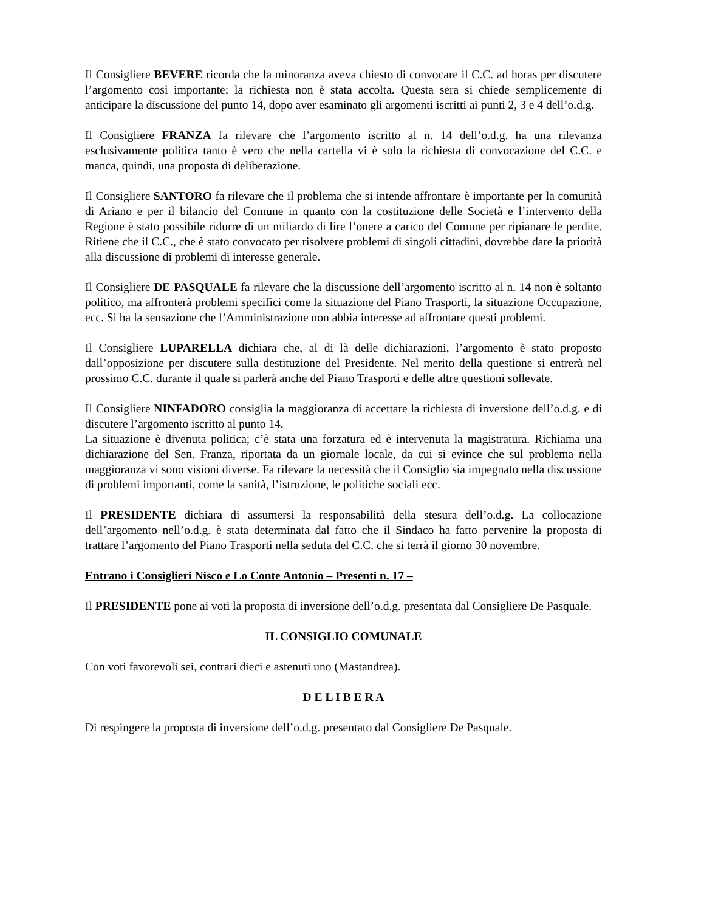Il Consigliere BEVERE ricorda che la minoranza aveva chiesto di convocare il C.C. ad horas per discutere l’argomento così importante; la richiesta non è stata accolta. Questa sera si chiede semplicemente di anticipare la discussione del punto 14, dopo aver esaminato gli argomenti iscritti ai punti 2, 3 e 4 dell’o.d.g.
Il Consigliere FRANZA fa rilevare che l’argomento iscritto al n. 14 dell’o.d.g. ha una rilevanza esclusivamente politica tanto è vero che nella cartella vi è solo la richiesta di convocazione del C.C. e manca, quindi, una proposta di deliberazione.
Il Consigliere SANTORO fa rilevare che il problema che si intende affrontare è importante per la comunità di Ariano e per il bilancio del Comune in quanto con la costituzione delle Società e l’intervento della Regione è stato possibile ridurre di un miliardo di lire l’onere a carico del Comune per ripianare le perdite. Ritiene che il C.C., che è stato convocato per risolvere problemi di singoli cittadini, dovrebbe dare la priorità alla discussione di problemi di interesse generale.
Il Consigliere DE PASQUALE fa rilevare che la discussione dell’argomento iscritto al n. 14 non è soltanto politico, ma affronterà problemi specifici come la situazione del Piano Trasporti, la situazione Occupazione, ecc. Si ha la sensazione che l’Amministrazione non abbia interesse ad affrontare questi problemi.
Il Consigliere LUPARELLA dichiara che, al di là delle dichiarazioni, l’argomento è stato proposto dall’opposizione per discutere sulla destituzione del Presidente. Nel merito della questione si entrerà nel prossimo C.C. durante il quale si parlerà anche del Piano Trasporti e delle altre questioni sollevate.
Il Consigliere NINFADORO consiglia la maggioranza di accettare la richiesta di inversione dell’o.d.g. e di discutere l’argomento iscritto al punto 14.
La situazione è divenuta politica; c’è stata una forzatura ed è intervenuta la magistratura. Richiama una dichiarazione del Sen. Franza, riportata da un giornale locale, da cui si evince che sul problema nella maggioranza vi sono visioni diverse. Fa rilevare la necessità che il Consiglio sia impegnato nella discussione di problemi importanti, come la sanità, l’istruzione, le politiche sociali ecc.
Il PRESIDENTE dichiara di assumersi la responsabilità della stesura dell’o.d.g. La collocazione dell’argomento nell’o.d.g. è stata determinata dal fatto che il Sindaco ha fatto pervenire la proposta di trattare l’argomento del Piano Trasporti nella seduta del C.C. che si terrà il giorno 30 novembre.
Entrano i Consiglieri Nisco e Lo Conte Antonio – Presenti n. 17 –
Il PRESIDENTE pone ai voti la proposta di inversione dell’o.d.g. presentata dal Consigliere De Pasquale.
IL CONSIGLIO COMUNALE
Con voti favorevoli sei, contrari dieci e astenuti uno (Mastandrea).
D E L I B E R A
Di respingere la proposta di inversione dell’o.d.g. presentato dal Consigliere De Pasquale.